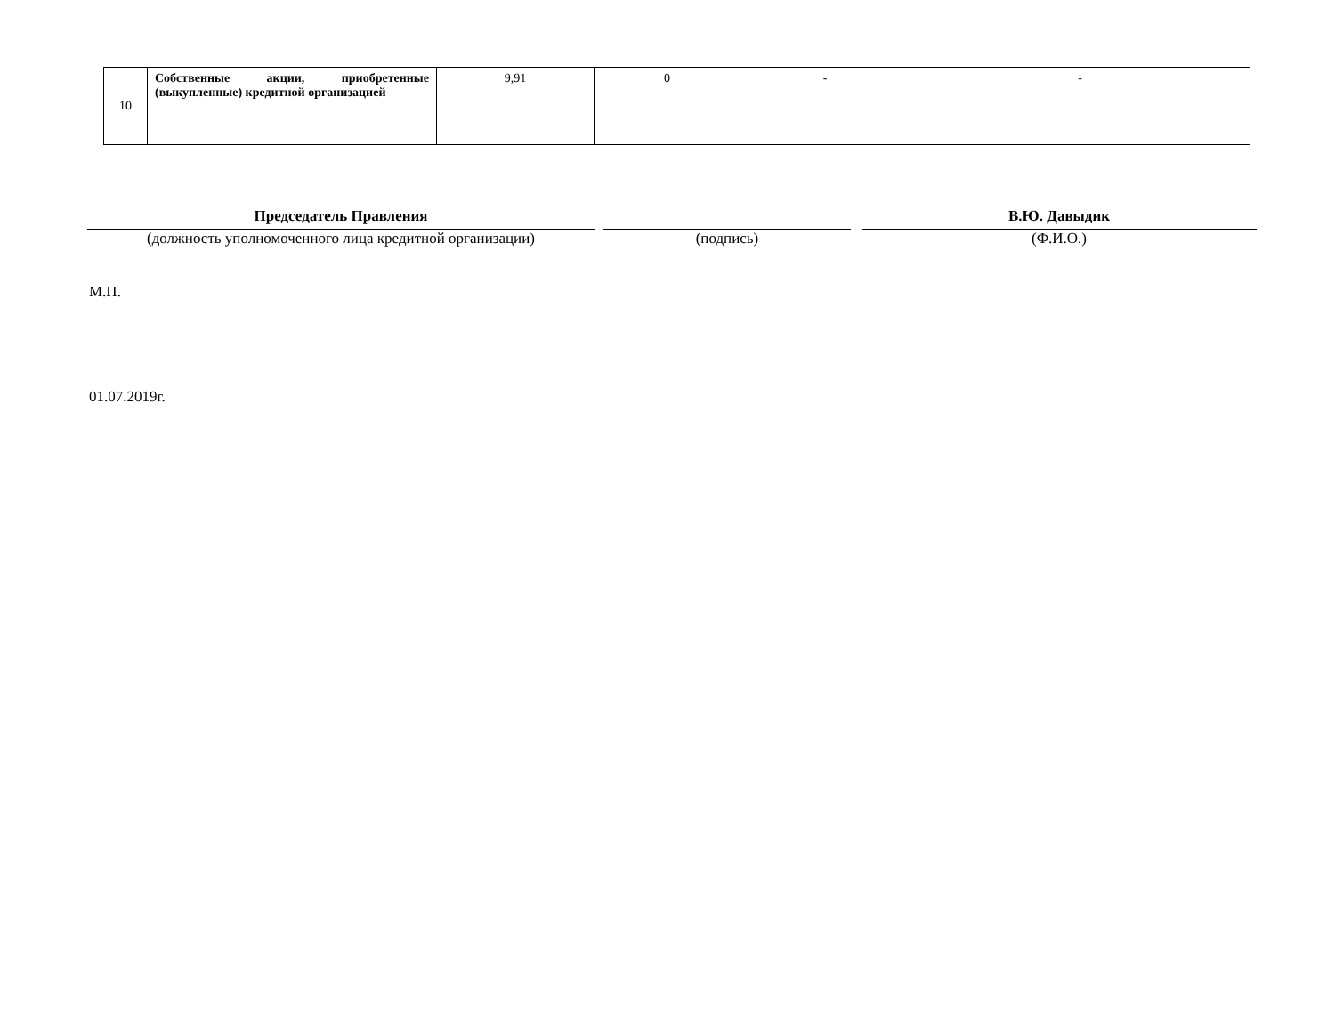| 10 | Собственные акции, приобретенные (выкупленные) кредитной организацией | 9,91 | 0 | - | - |
Председатель Правления
(должность уполномоченного лица кредитной организации)
(подпись)
В.Ю. Давыдик
(Ф.И.О.)
М.П.
01.07.2019г.